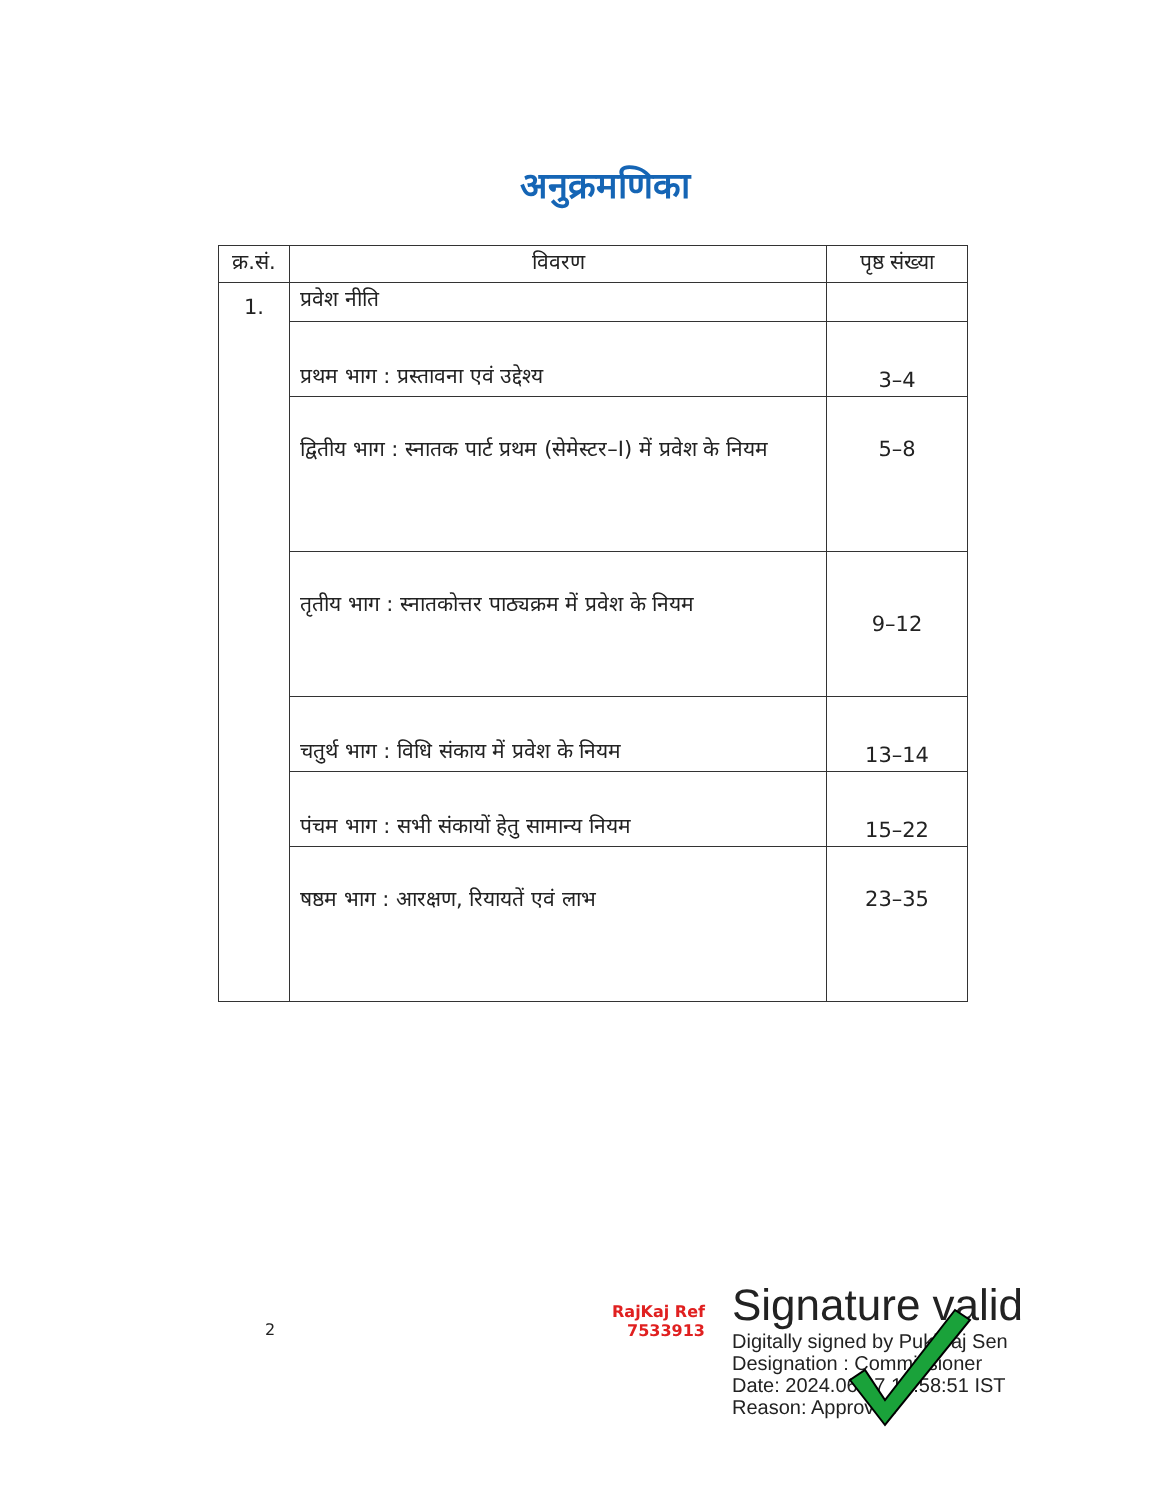अनुक्रमणिका
| क्र.सं. | विवरण | पृष्ठ संख्या |
| --- | --- | --- |
| 1. | प्रवेश नीति | |
| | प्रथम भाग : प्रस्तावना एवं उद्देश्य | 3–4 |
| | द्वितीय भाग : स्नातक पार्ट प्रथम (सेमेस्टर–I) में प्रवेश के नियम | 5–8 |
| | तृतीय भाग : स्नातकोत्तर पाठ्यक्रम में प्रवेश के नियम | 9–12 |
| | चतुर्थ भाग : विधि संकाय में प्रवेश के नियम | 13–14 |
| | पंचम भाग : सभी संकायों हेतु सामान्य नियम | 15–22 |
| | षष्ठम भाग : आरक्षण, रियायतें एवं लाभ | 23–35 |
2
RajKaj Ref 7533913
Signature valid
Digitally signed by Pukhraj Sen
Designation : Commissioner
Date: 2024.06.07 17:58:51 IST
Reason: Approved